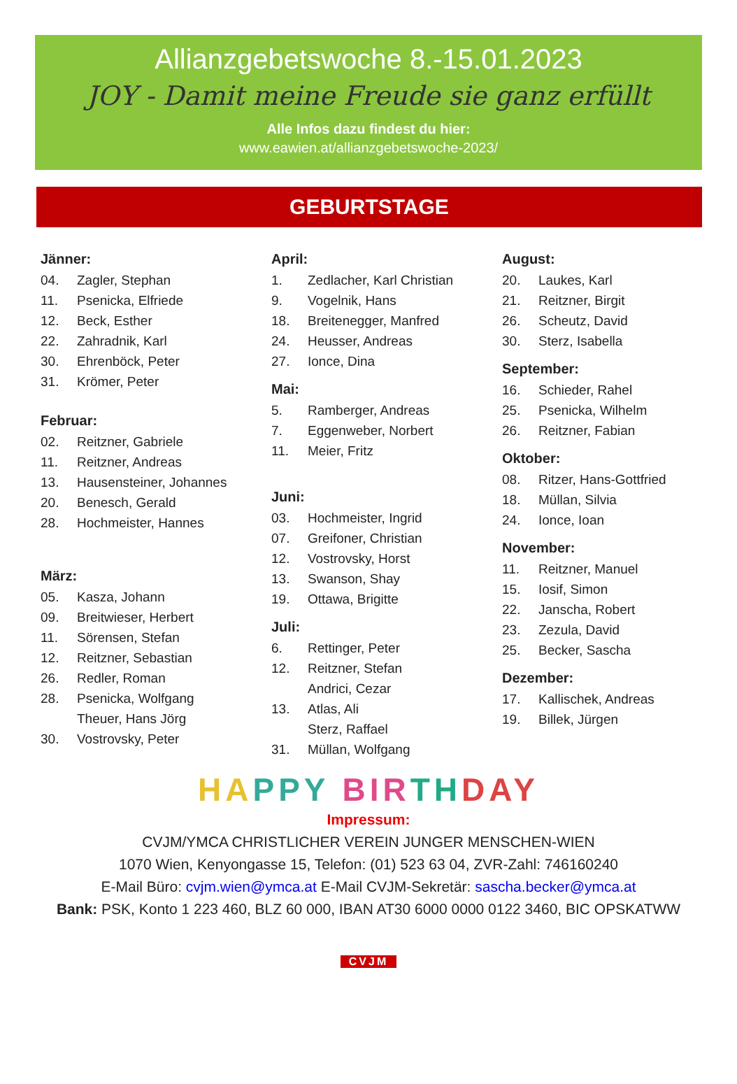Allianzgebetswoche 8.-15.01.2023
JOY - Damit meine Freude sie ganz erfüllt
Alle Infos dazu findest du hier:
www.eawien.at/allianzgebetswoche-2023/
GEBURTSTAGE
Jänner:
04. Zagler, Stephan
11. Psenicka, Elfriede
12. Beck, Esther
22. Zahradnik, Karl
30. Ehrenböck, Peter
31. Krömer, Peter
Februar:
02. Reitzner, Gabriele
11. Reitzner, Andreas
13. Hausensteiner, Johannes
20. Benesch, Gerald
28. Hochmeister, Hannes
März:
05. Kasza, Johann
09. Breitwieser, Herbert
11. Sörensen, Stefan
12. Reitzner, Sebastian
26. Redler, Roman
28. Psenicka, Wolfgang
Theuer, Hans Jörg
30. Vostrovsky, Peter
April:
1. Zedlacher, Karl Christian
9. Vogelnik, Hans
18. Breitenegger, Manfred
24. Heusser, Andreas
27. Ionce, Dina
Mai:
5. Ramberger, Andreas
7. Eggenweber, Norbert
11. Meier, Fritz
Juni:
03. Hochmeister, Ingrid
07. Greifoner, Christian
12. Vostrovsky, Horst
13. Swanson, Shay
19. Ottawa, Brigitte
Juli:
6. Rettinger, Peter
12. Reitzner, Stefan
Andrici, Cezar
13. Atlas, Ali
Sterz, Raffael
31. Müllan, Wolfgang
August:
20. Laukes, Karl
21. Reitzner, Birgit
26. Scheutz, David
30. Sterz, Isabella
September:
16. Schieder, Rahel
25. Psenicka, Wilhelm
26. Reitzner, Fabian
Oktober:
08. Ritzer, Hans-Gottfried
18. Müllan, Silvia
24. Ionce, Ioan
November:
11. Reitzner, Manuel
15. Iosif, Simon
22. Janscha, Robert
23. Zezula, David
25. Becker, Sascha
Dezember:
17. Kallischek, Andreas
19. Billek, Jürgen
HA PPY BIR TH DAY
Impressum:
CVJM/YMCA CHRISTLICHER VEREIN JUNGER MENSCHEN-WIEN
1070 Wien, Kenyongasse 15, Telefon: (01) 523 63 04, ZVR-Zahl: 746160240
E-Mail Büro: cvjm.wien@ymca.at E-Mail CVJM-Sekretär: sascha.becker@ymca.at
Bank: PSK, Konto 1 223 460, BLZ 60 000, IBAN AT30 6000 0000 0122 3460, BIC OPSKATWW
CVJM